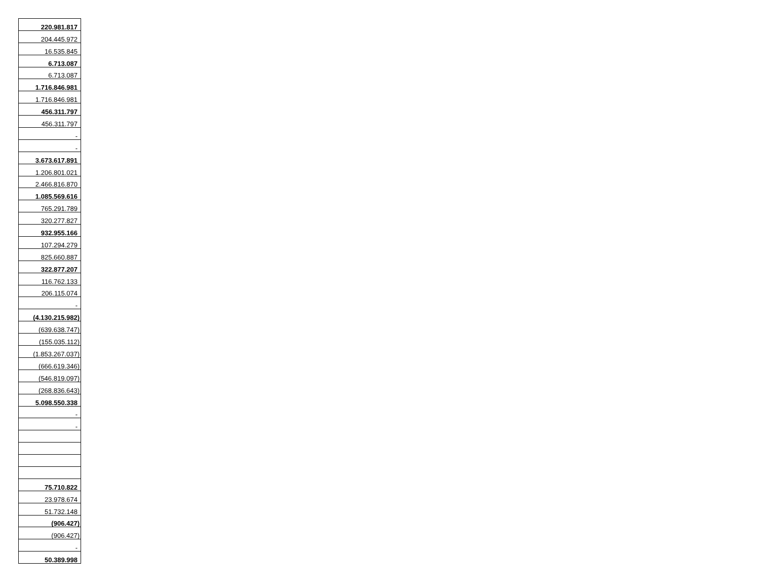| 220.981.817 |
| 204.445.972 |
| 16.535.845 |
| 6.713.087 |
| 6.713.087 |
| 1.716.846.981 |
| 1.716.846.981 |
| 456.311.797 |
| 456.311.797 |
| - |
| - |
| 3.673.617.891 |
| 1.206.801.021 |
| 2.466.816.870 |
| 1.085.569.616 |
| 765.291.789 |
| 320.277.827 |
| 932.955.166 |
| 107.294.279 |
| 825.660.887 |
| 322.877.207 |
| 116.762.133 |
| 206.115.074 |
| - |
| (4.130.215.982) |
| (639.638.747) |
| (155.035.112) |
| (1.853.267.037) |
| (666.619.346) |
| (546.819.097) |
| (268.836.643) |
| 5.098.550.338 |
| - |
| - |
| 75.710.822 |
| 23.978.674 |
| 51.732.148 |
| (906.427) |
| (906.427) |
| - |
| 50.389.998 |